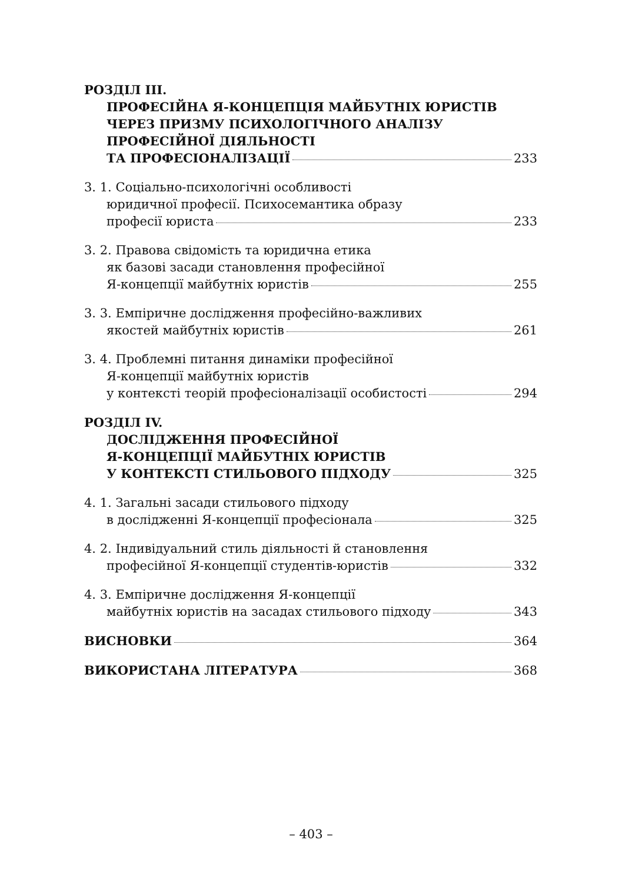РОЗДІЛ ІІІ.
ПРОФЕСІЙНА Я-КОНЦЕПЦІЯ МАЙБУТНІХ ЮРИСТІВ
ЧЕРЕЗ ПРИЗМУ ПСИХОЛОГІЧНОГО АНАЛІЗУ
ПРОФЕСІЙНОЇ ДІЯЛЬНОСТІ
ТА ПРОФЕСІОНАЛІЗАЦІЇ 233
3. 1. Соціально-психологічні особливості
юридичної професії. Психосемантика образу
професії юриста 233
3. 2. Правова свідомість та юридична етика
як базові засади становлення професійної
Я-концепції майбутніх юристів 255
3. 3. Емпіричне дослідження професійно-важливих
якостей майбутніх юристів 261
3. 4. Проблемні питання динаміки професійної
Я-концепції майбутніх юристів
у контексті теорій професіоналізації особистості 294
РОЗДІЛ ІV.
ДОСЛІДЖЕННЯ ПРОФЕСІЙНОЇ
Я-КОНЦЕПЦІЇ МАЙБУТНІХ ЮРИСТІВ
У КОНТЕКСТІ СТИЛЬОВОГО ПІДХОДУ 325
4. 1. Загальні засади стильового підходу
в дослідженні Я-концепції професіонала 325
4. 2. Індивідуальний стиль діяльності й становлення
професійної Я-концепції студентів-юристів 332
4. 3. Емпіричне дослідження Я-концепції
майбутніх юристів на засадах стильового підходу 343
ВИСНОВКИ 364
ВИКОРИСТАНА ЛІТЕРАТУРА 368
– 403 –